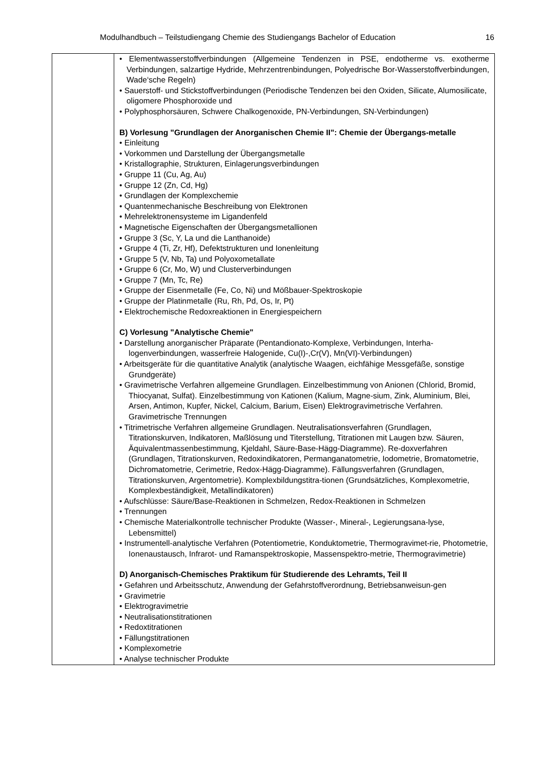Modulhandbuch – Teilstudiengang Chemie des Studiengangs Bachelor of Education 16
| | • Elementwasserstoffverbindungen (Allgemeine Tendenzen in PSE, endotherme vs. exotherme Verbindungen, salzartige Hydride, Mehrzentrenbindungen, Polyedrische Bor-Wasserstoffverbindungen, Wade‘sche Regeln) • Sauerstoff- und Stickstoffverbindungen (Periodische Tendenzen bei den Oxiden, Silicate, Alumosilicate, oligomere Phosphoroxide und • Polyphosphorsäuren, Schwere Chalkogenoxide, PN-Verbindungen, SN-Verbindungen) B) Vorlesung "Grundlagen der Anorganischen Chemie II": Chemie der Übergangs-metalle • Einleitung • Vorkommen und Darstellung der Übergangsmetalle • Kristallographie, Strukturen, Einlagerungsverbindungen • Gruppe 11 (Cu, Ag, Au) • Gruppe 12 (Zn, Cd, Hg) • Grundlagen der Komplexchemie • Quantenmechanische Beschreibung von Elektronen • Mehrelektronensysteme im Ligandenfeld • Magnetische Eigenschaften der Übergangsmetallionen • Gruppe 3 (Sc, Y, La und die Lanthanoide) • Gruppe 4 (Ti, Zr, Hf), Defektstrukturen und Ionenleitung • Gruppe 5 (V, Nb, Ta) und Polyoxometallate • Gruppe 6 (Cr, Mo, W) und Clusterverbindungen • Gruppe 7 (Mn, Tc, Re) • Gruppe der Eisenmetalle (Fe, Co, Ni) und Mößbauer-Spektroskopie • Gruppe der Platinmetalle (Ru, Rh, Pd, Os, Ir, Pt) • Elektrochemische Redoxreaktionen in Energiespeichern C) Vorlesung "Analytische Chemie" • Darstellung anorganischer Präparate (Pentandionato-Komplexe, Verbindungen, Interha-logenverbindungen, wasserfreie Halogenide, Cu(I)-,Cr(V), Mn(VI)-Verbindungen) • Arbeitsgeräte für die quantitative Analytik (analytische Waagen, eichfähige Messgefäße, sonstige Grundgeräte) • Gravimetrische Verfahren allgemeine Grundlagen. Einzelbestimmung von Anionen (Chlorid, Bromid, Thiocyanat, Sulfat). Einzelbestimmung von Kationen (Kalium, Magne-sium, Zink, Aluminium, Blei, Arsen, Antimon, Kupfer, Nickel, Calcium, Barium, Eisen) Elektrogravimetrische Verfahren. Gravimetrische Trennungen • Titrimetrische Verfahren allgemeine Grundlagen. Neutralisationsverfahren (Grundlagen, Titrationskurven, Indikatoren, Maßlösung und Titerstellung, Titrationen mit Laugen bzw. Säuren, Äquivalentmassenbestimmung, Kjeldahl, Säure-Base-Hägg-Diagramme). Re-doxverfahren (Grundlagen, Titrationskurven, Redoxindikatoren, Permanganatometrie, Iodometrie, Bromatometrie, Dichromatometrie, Cerimetrie, Redox-Hägg-Diagramme). Fällungsverfahren (Grundlagen, Titrationskurven, Argentometrie). Komplexbildungstitra-tionen (Grundsätzliches, Komplexometrie, Komplexbeständigkeit, Metallindikatoren) • Aufschlüsse: Säure/Base-Reaktionen in Schmelzen, Redox-Reaktionen in Schmelzen • Trennungen • Chemische Materialkontrolle technischer Produkte (Wasser-, Mineral-, Legierungsana-lyse, Lebensmittel) • Instrumentell-analytische Verfahren (Potentiometrie, Konduktometrie, Thermogravimet-rie, Photometrie, Ionenaustausch, Infrarot- und Ramanspektroskopie, Massenspektro-metrie, Thermogravimetrie) D) Anorganisch-Chemisches Praktikum für Studierende des Lehramts, Teil II • Gefahren und Arbeitsschutz, Anwendung der Gefahrstoffverordnung, Betriebsanweisun-gen • Gravimetrie • Elektrogravimetrie • Neutralisationstitrationen • Redoxtitrationen • Fällungstitrationen • Komplexometrie • Analyse technischer Produkte |